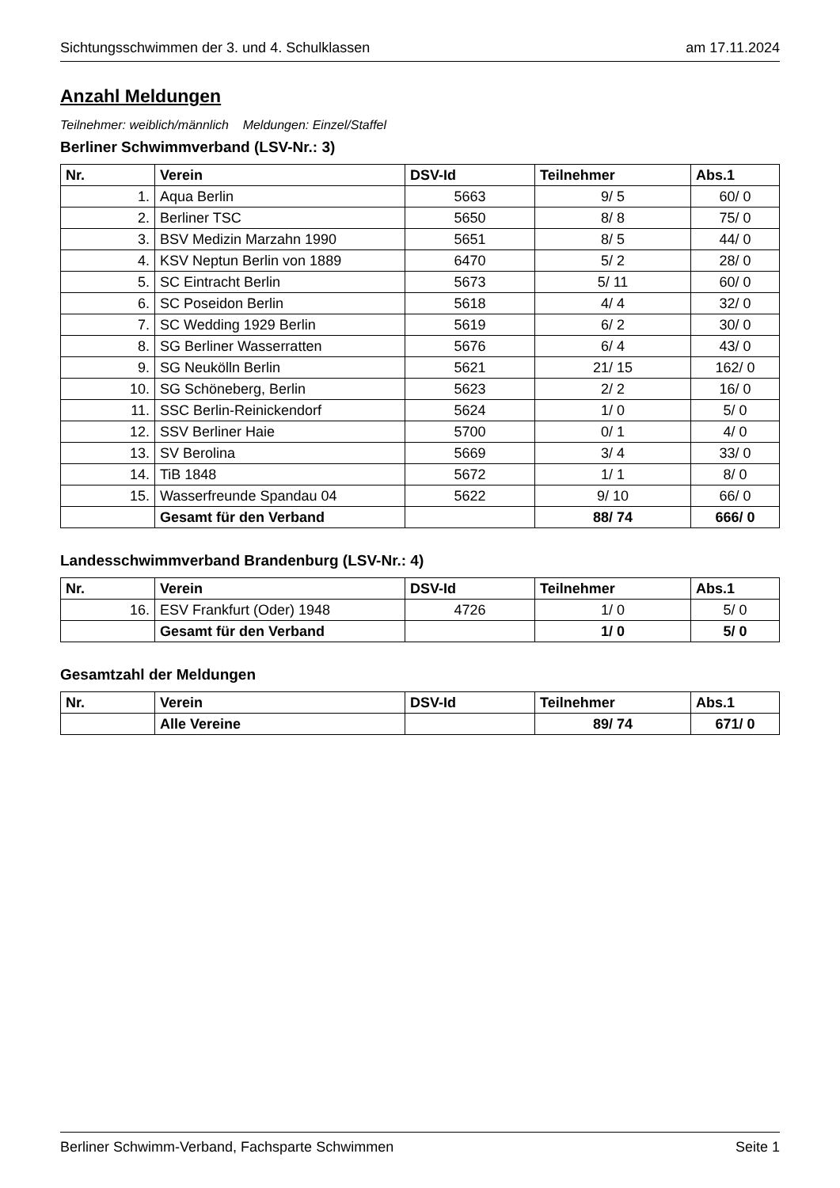Sichtungsschwimmen der 3. und 4. Schulklassen am 17.11.2024
Anzahl Meldungen
Teilnehmer: weiblich/männlich Meldungen: Einzel/Staffel
Berliner Schwimmverband (LSV-Nr.: 3)
| Nr. | Verein | DSV-Id | Teilnehmer | Abs.1 |
| --- | --- | --- | --- | --- |
| 1. | Aqua Berlin | 5663 | 9/ 5 | 60/ 0 |
| 2. | Berliner TSC | 5650 | 8/ 8 | 75/ 0 |
| 3. | BSV Medizin Marzahn 1990 | 5651 | 8/ 5 | 44/ 0 |
| 4. | KSV Neptun Berlin von 1889 | 6470 | 5/ 2 | 28/ 0 |
| 5. | SC Eintracht Berlin | 5673 | 5/ 11 | 60/ 0 |
| 6. | SC Poseidon Berlin | 5618 | 4/ 4 | 32/ 0 |
| 7. | SC Wedding 1929 Berlin | 5619 | 6/ 2 | 30/ 0 |
| 8. | SG Berliner Wasserratten | 5676 | 6/ 4 | 43/ 0 |
| 9. | SG Neukölln Berlin | 5621 | 21/ 15 | 162/ 0 |
| 10. | SG Schöneberg, Berlin | 5623 | 2/ 2 | 16/ 0 |
| 11. | SSC Berlin-Reinickendorf | 5624 | 1/ 0 | 5/ 0 |
| 12. | SSV Berliner Haie | 5700 | 0/ 1 | 4/ 0 |
| 13. | SV Berolina | 5669 | 3/ 4 | 33/ 0 |
| 14. | TiB 1848 | 5672 | 1/ 1 | 8/ 0 |
| 15. | Wasserfreunde Spandau 04 | 5622 | 9/ 10 | 66/ 0 |
| | Gesamt für den Verband | | 88/ 74 | 666/ 0 |
Landesschwimmverband Brandenburg (LSV-Nr.: 4)
| Nr. | Verein | DSV-Id | Teilnehmer | Abs.1 |
| --- | --- | --- | --- | --- |
| 16. | ESV Frankfurt (Oder) 1948 | 4726 | 1/ 0 | 5/ 0 |
| | Gesamt für den Verband | | 1/ 0 | 5/ 0 |
Gesamtzahl der Meldungen
| Nr. | Verein | DSV-Id | Teilnehmer | Abs.1 |
| --- | --- | --- | --- | --- |
| | Alle Vereine | | 89/ 74 | 671/ 0 |
Berliner Schwimm-Verband, Fachsparte Schwimmen Seite 1